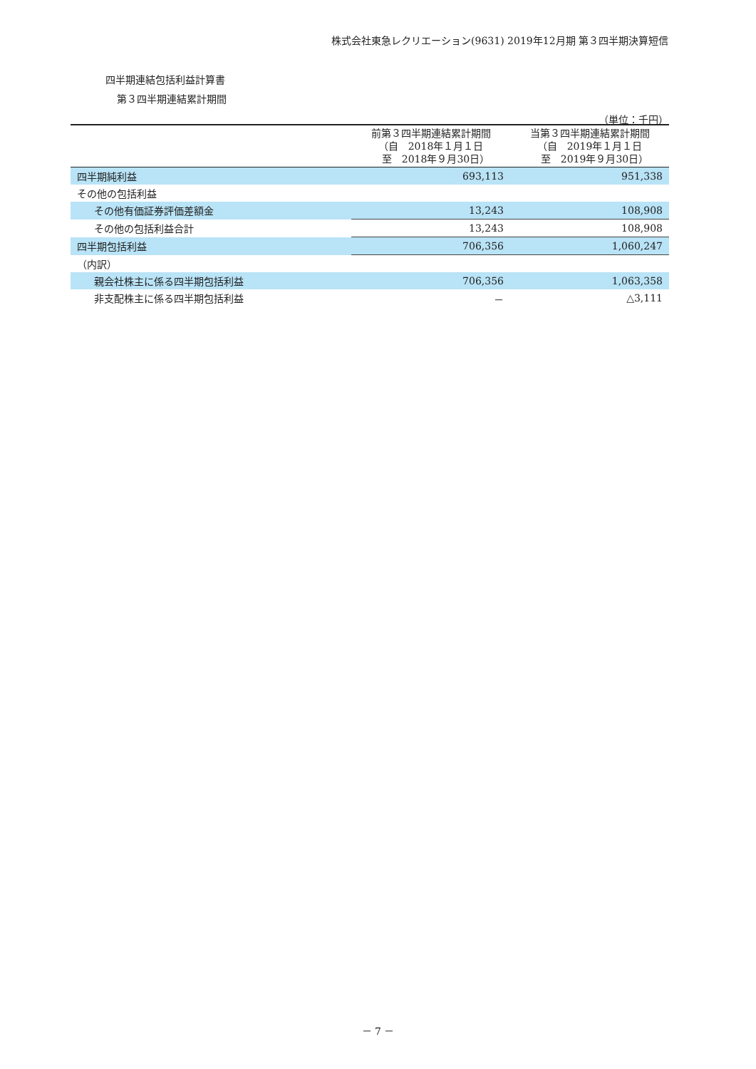株式会社東急レクリエーション(9631) 2019年12月期 第３四半期決算短信
四半期連結包括利益計算書
第３四半期連結累計期間
（単位：千円）
| | 前第３四半期連結累計期間 （自 2018年１月１日 至 2018年９月30日） | 当第３四半期連結累計期間 （自 2019年１月１日 至 2019年９月30日） |
| --- | --- | --- |
| 四半期純利益 | 693,113 | 951,338 |
| その他の包括利益 | | |
| その他有価証券評価差額金 | 13,243 | 108,908 |
| その他の包括利益合計 | 13,243 | 108,908 |
| 四半期包括利益 | 706,356 | 1,060,247 |
| （内訳） | | |
| 親会社株主に係る四半期包括利益 | 706,356 | 1,063,358 |
| 非支配株主に係る四半期包括利益 | － | △3,111 |
－ 7 －